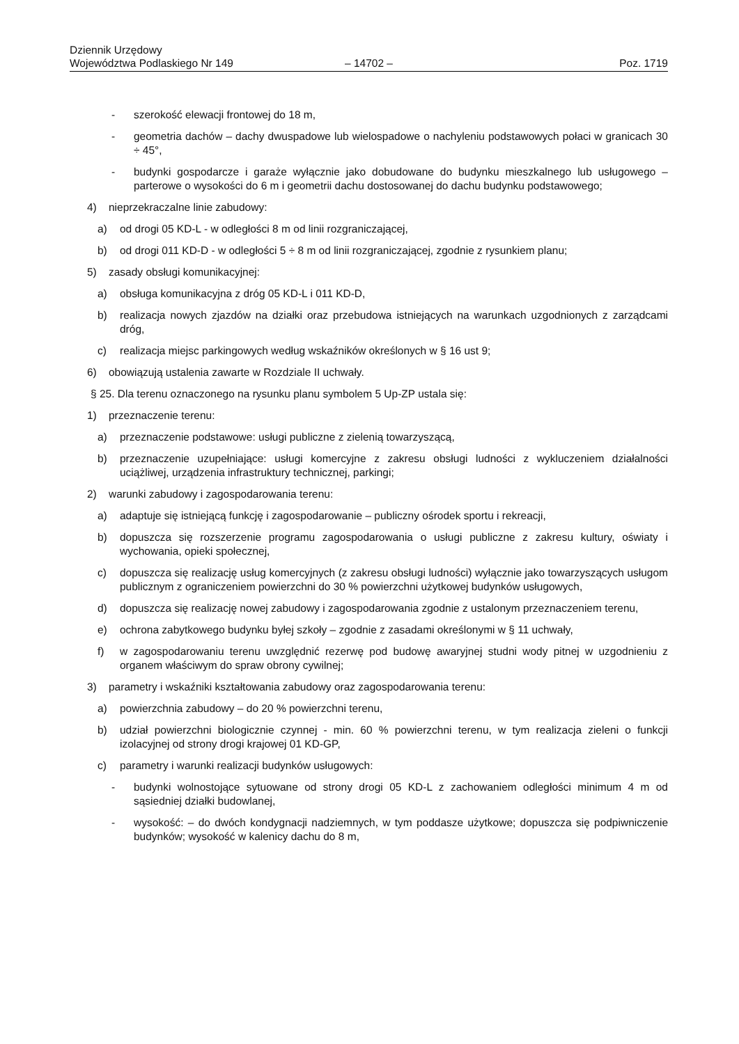Dziennik Urzędowy
Województwa Podlaskiego Nr 149
– 14702 –
Poz. 1719
- szerokość elewacji frontowej do 18 m,
- geometria dachów – dachy dwuspadowe lub wielospadowe o nachyleniu podstawowych połaci w granicach 30 ÷ 45°,
- budynki gospodarcze i garaże wyłącznie jako dobudowane do budynku mieszkalnego lub usługowego – parterowe o wysokości do 6 m i geometrii dachu dostosowanej do dachu budynku podstawowego;
4) nieprzekraczalne linie zabudowy:
a) od drogi 05 KD-L - w odległości 8 m od linii rozgraniczającej,
b) od drogi 011 KD-D - w odległości 5 ÷ 8 m od linii rozgraniczającej, zgodnie z rysunkiem planu;
5) zasady obsługi komunikacyjnej:
a) obsługa komunikacyjna z dróg 05 KD-L i 011 KD-D,
b) realizacja nowych zjazdów na działki oraz przebudowa istniejących na warunkach uzgodnionych z zarządcami dróg,
c) realizacja miejsc parkingowych według wskaźników określonych w § 16 ust 9;
6) obowiązują ustalenia zawarte w Rozdziale II uchwały.
§ 25. Dla terenu oznaczonego na rysunku planu symbolem 5 Up-ZP ustala się:
1) przeznaczenie terenu:
a) przeznaczenie podstawowe: usługi publiczne z zielenią towarzyszącą,
b) przeznaczenie uzupełniające: usługi komercyjne z zakresu obsługi ludności z wykluczeniem działalności uciążliwej, urządzenia infrastruktury technicznej, parkingi;
2) warunki zabudowy i zagospodarowania terenu:
a) adaptuje się istniejącą funkcję i zagospodarowanie – publiczny ośrodek sportu i rekreacji,
b) dopuszcza się rozszerzenie programu zagospodarowania o usługi publiczne z zakresu kultury, oświaty i wychowania, opieki społecznej,
c) dopuszcza się realizację usług komercyjnych (z zakresu obsługi ludności) wyłącznie jako towarzyszących usługom publicznym z ograniczeniem powierzchni do 30 % powierzchni użytkowej budynków usługowych,
d) dopuszcza się realizację nowej zabudowy i zagospodarowania zgodnie z ustalonym przeznaczeniem terenu,
e) ochrona zabytkowego budynku byłej szkoły – zgodnie z zasadami określonymi w § 11 uchwały,
f) w zagospodarowaniu terenu uwzględnić rezerwę pod budowę awaryjnej studni wody pitnej w uzgodnieniu z organem właściwym do spraw obrony cywilnej;
3) parametry i wskaźniki kształtowania zabudowy oraz zagospodarowania terenu:
a) powierzchnia zabudowy – do 20 % powierzchni terenu,
b) udział powierzchni biologicznie czynnej - min. 60 % powierzchni terenu, w tym realizacja zieleni o funkcji izolacyjnej od strony drogi krajowej 01 KD-GP,
c) parametry i warunki realizacji budynków usługowych:
- budynki wolnostojące sytuowane od strony drogi 05 KD-L z zachowaniem odległości minimum 4 m od sąsiedniej działki budowlanej,
- wysokość: – do dwóch kondygnacji nadziemnych, w tym poddasze użytkowe; dopuszcza się podpiwniczenie budynków; wysokość w kalenicy dachu do 8 m,